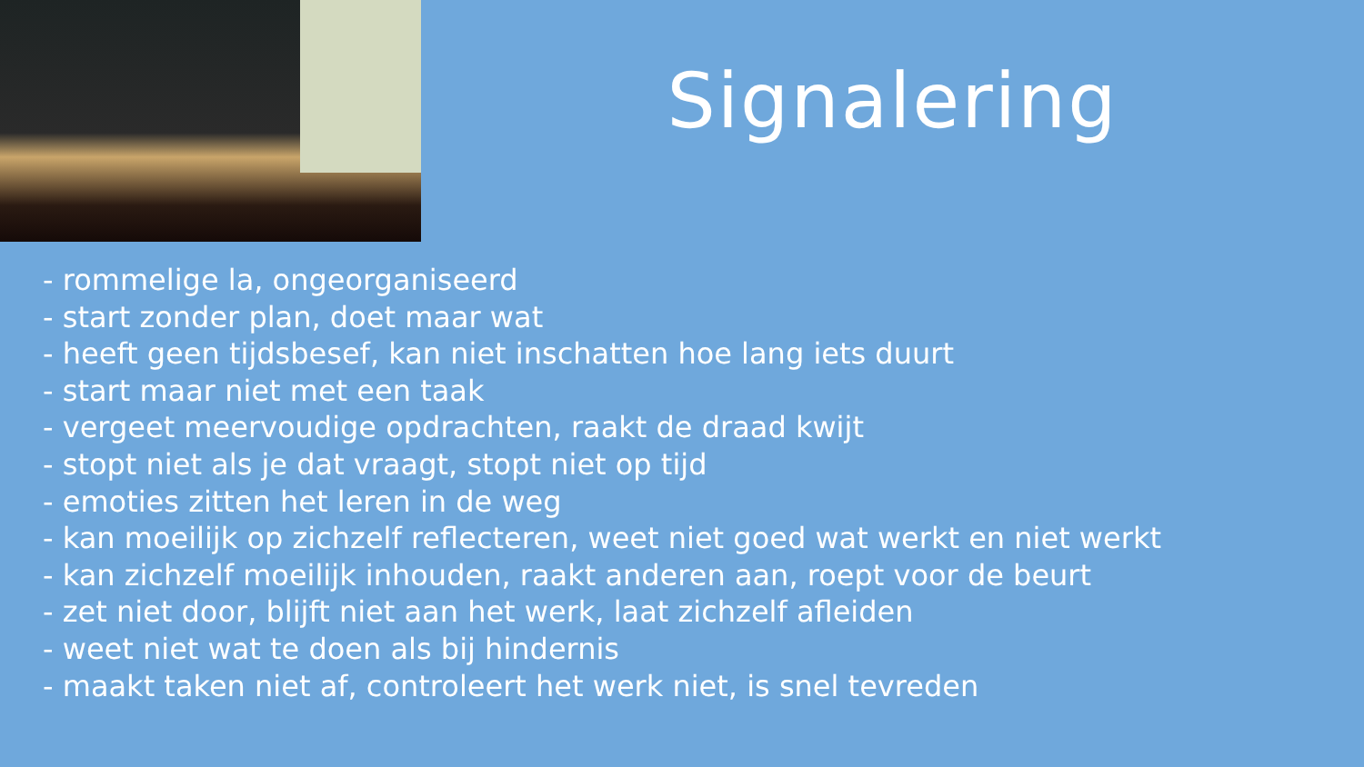Signalering
- rommelige la, ongeorganiseerd
- start zonder plan, doet maar wat
- heeft geen tijdsbesef, kan niet inschatten hoe lang iets duurt
- start maar niet met een taak
- vergeet meervoudige opdrachten, raakt de draad kwijt
- stopt niet als je dat vraagt, stopt niet op tijd
- emoties zitten het leren in de weg
- kan moeilijk op zichzelf reflecteren, weet niet goed wat werkt en niet werkt
- kan zichzelf moeilijk inhouden, raakt anderen aan, roept voor de beurt
- zet niet door, blijft niet aan het werk, laat zichzelf afleiden
- weet niet wat te doen als bij hindernis
- maakt taken niet af, controleert het werk niet, is snel tevreden